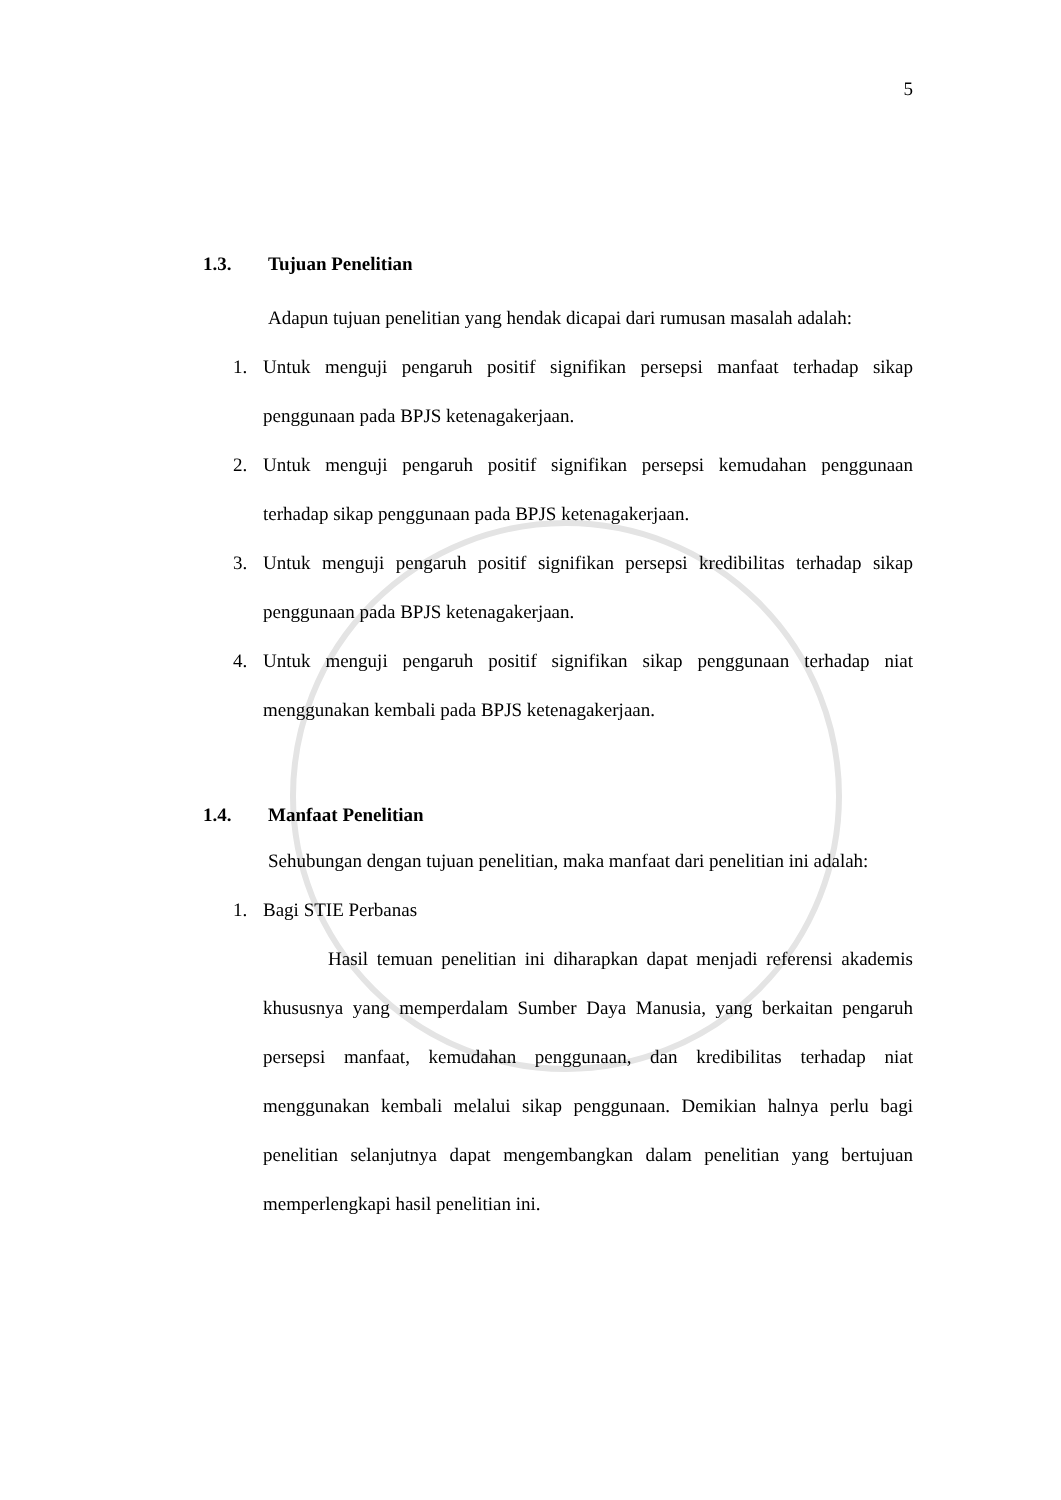5
1.3. Tujuan Penelitian
Adapun tujuan penelitian yang hendak dicapai dari rumusan masalah adalah:
1. Untuk menguji pengaruh positif signifikan persepsi manfaat terhadap sikap penggunaan pada BPJS ketenagakerjaan.
2. Untuk menguji pengaruh positif signifikan persepsi kemudahan penggunaan terhadap sikap penggunaan pada BPJS ketenagakerjaan.
3. Untuk menguji pengaruh positif signifikan persepsi kredibilitas terhadap sikap penggunaan pada BPJS ketenagakerjaan.
4. Untuk menguji pengaruh positif signifikan sikap penggunaan terhadap niat menggunakan kembali pada BPJS ketenagakerjaan.
1.4. Manfaat Penelitian
Sehubungan dengan tujuan penelitian, maka manfaat dari penelitian ini adalah:
1. Bagi STIE Perbanas
Hasil temuan penelitian ini diharapkan dapat menjadi referensi akademis khususnya yang memperdalam Sumber Daya Manusia, yang berkaitan pengaruh persepsi manfaat, kemudahan penggunaan, dan kredibilitas terhadap niat menggunakan kembali melalui sikap penggunaan. Demikian halnya perlu bagi penelitian selanjutnya dapat mengembangkan dalam penelitian yang bertujuan memperlengkapi hasil penelitian ini.